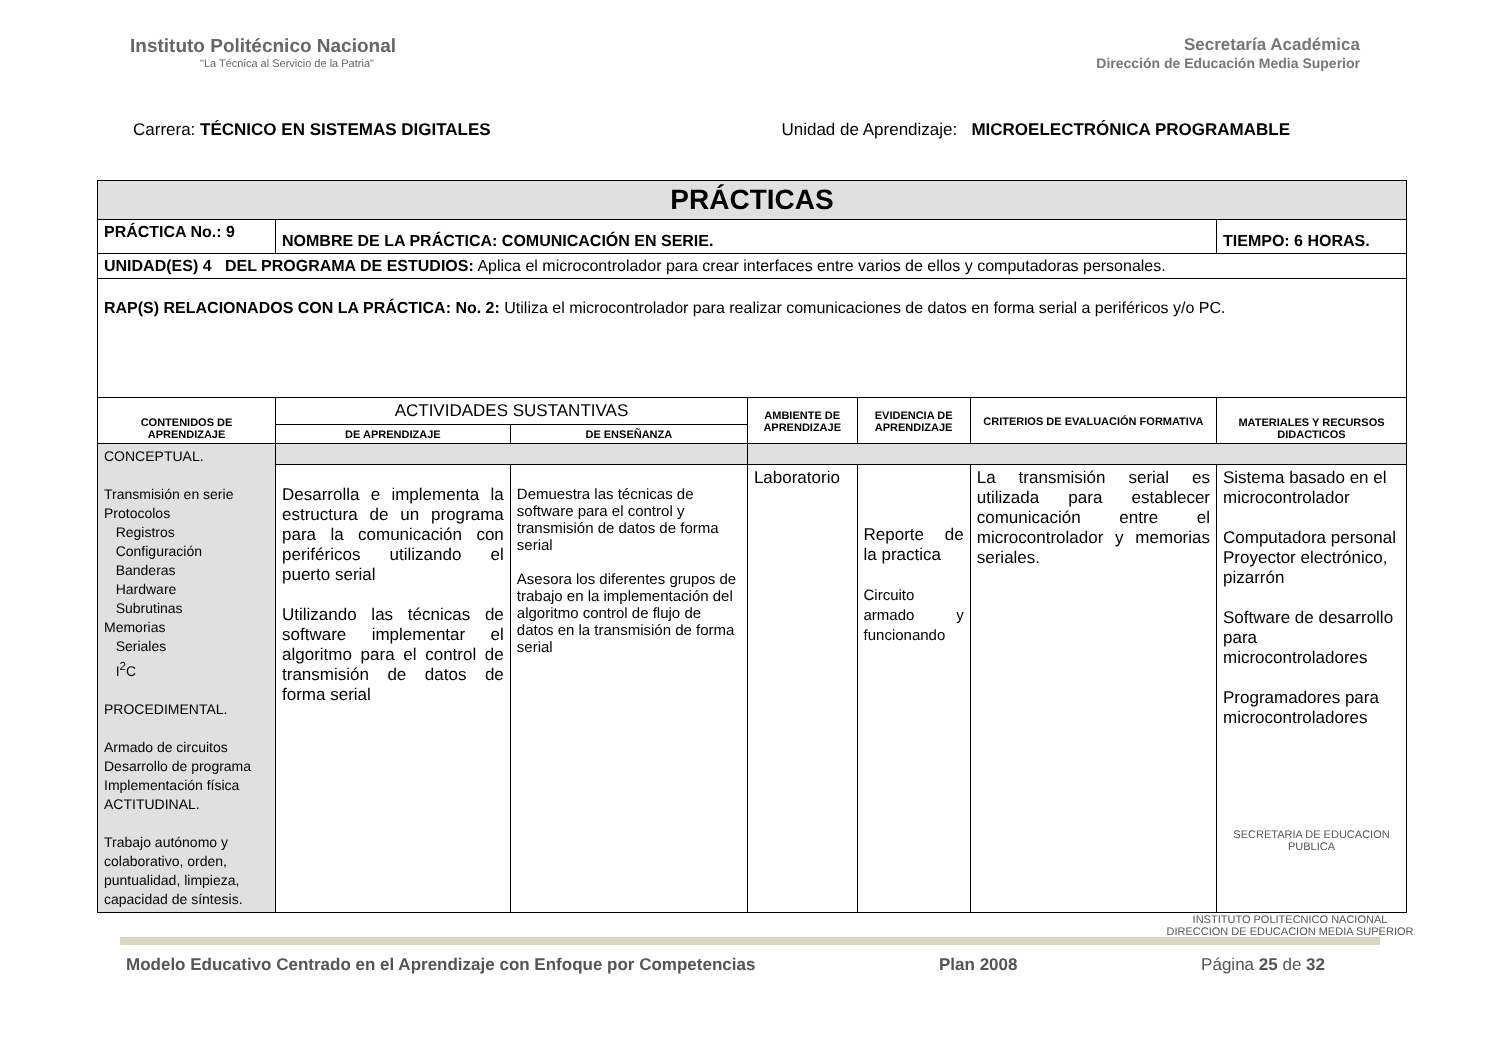Instituto Politécnico Nacional
"La Técnica al Servicio de la Patria"
Secretaría Académica
Dirección de Educación Media Superior
Carrera: TÉCNICO EN SISTEMAS DIGITALES
Unidad de Aprendizaje: MICROELECTRÓNICA PROGRAMABLE
| PRÁCTICAS | | | | | | |
| --- | --- | --- | --- | --- | --- | --- |
| PRÁCTICA No.: 9 | NOMBRE DE LA PRÁCTICA: COMUNICACIÓN EN SERIE. | | | | | TIEMPO: 6 HORAS. |
| UNIDAD(ES) 4 DEL PROGRAMA DE ESTUDIOS: Aplica el microcontrolador para crear interfaces entre varios de ellos y computadoras personales. | | | | | | |
| RAP(S) RELACIONADOS CON LA PRÁCTICA: No. 2: Utiliza el microcontrolador para realizar comunicaciones de datos en forma serial a periféricos y/o PC. | | | | | | |
| CONTENIDOS DE APRENDIZAJE | ACTIVIDADES SUSTANTIVAS | | AMBIENTE DE APRENDIZAJE | EVIDENCIA DE APRENDIZAJE | CRITERIOS DE EVALUACIÓN FORMATIVA | MATERIALES Y RECURSOS DIDACTICOS |
| | DE APRENDIZAJE | DE ENSEÑANZA | | | | |
| CONCEPTUAL. Transmisión en serie Protocolos Registros Configuración Banderas Hardware Subrutinas Memorias Seriales I<sup>2</sup>C PROCEDIMENTAL. Armado de circuitos Desarrollo de programa Implementación física ACTITUDINAL. Trabajo autónomo y colaborativo, orden, puntualidad, limpieza, capacidad de síntesis. | | | | | | |
| | Desarrolla e implementa la estructura de un programa para la comunicación con periféricos utilizando el puerto serial Utilizando las técnicas de software implementar el algoritmo para el control de transmisión de datos de forma serial | Demuestra las técnicas de software para el control y transmisión de datos de forma serial Asesora los diferentes grupos de trabajo en la implementación del algoritmo control de flujo de datos en la transmisión de forma serial | Laboratorio | Reporte de la practica Circuito armado y funcionando | La transmisión serial es utilizada para establecer comunicación entre el microcontrolador y memorias seriales. | Sistema basado en el microcontrolador Computadora personal Proyector electrónico, pizarrón Software de desarrollo para microcontroladores Programadores para microcontroladores SECRETARIA DE EDUCACION PUBLICA |
INSTITUTO POLITECNICO NACIONAL
DIRECCION DE EDUCACION MEDIA SUPERIOR
Modelo Educativo Centrado en el Aprendizaje con Enfoque por Competencias Plan 2008 Página 25 de 32